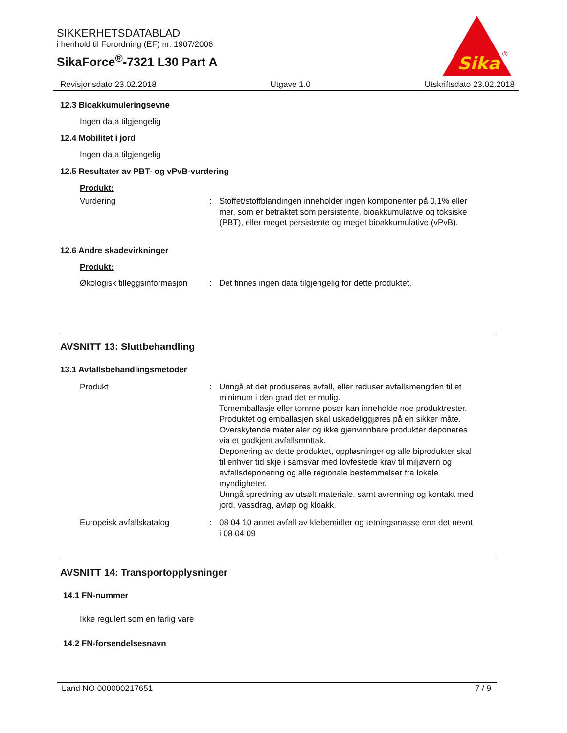SIKKERHETSDATABLAD
i henhold til Forordning (EF) nr. 1907/2006
SikaForce<sup>®</sup>-7321 L30 Part A
Sika
®
Revisjonsdato 23.02.2018 Utgave 1.0 Utskriftsdato 23.02.2018
12.3 Bioakkumuleringsevne
Ingen data tilgjengelig
12.4 Mobilitet i jord
Ingen data tilgjengelig
12.5 Resultater av PBT- og vPvB-vurdering
Produkt:
Vurdering : Stoffet/stoffblandingen inneholder ingen komponenter på 0,1% eller mer, som er betraktet som persistente, bioakkumulative og toksiske (PBT), eller meget persistente og meget bioakkumulative (vPvB).
12.6 Andre skadevirkninger
Produkt:
Økologisk tilleggsinformasjon
: Det finnes ingen data tilgjengelig for dette produktet.
AVSNITT 13: Sluttbehandling
13.1 Avfallsbehandlingsmetoder
Produkt : Unngå at det produseres avfall, eller reduser avfallsmengden til et minimum i den grad det er mulig.
Tomemballasje eller tomme poser kan inneholde noe produktrester.
Produktet og emballasjen skal uskadeliggjøres på en sikker måte.
Overskytende materialer og ikke gjenvinnbare produkter deponeres via et godkjent avfallsmottak.
Deponering av dette produktet, oppløsninger og alle biprodukter skal til enhver tid skje i samsvar med lovfestede krav til miljøvern og avfallsdeponering og alle regionale bestemmelser fra lokale myndigheter.
Unngå spredning av utsølt materiale, samt avrenning og kontakt med jord, vassdrag, avløp og kloakk.
Europeisk avfallskatalog : 08 04 10 annet avfall av klebemidler og tetningsmasse enn det nevnt i 08 04 09
AVSNITT 14: Transportopplysninger
14.1 FN-nummer
Ikke regulert som en farlig vare
14.2 FN-forsendelsesnavn
Land NO 000000217651 7 / 9